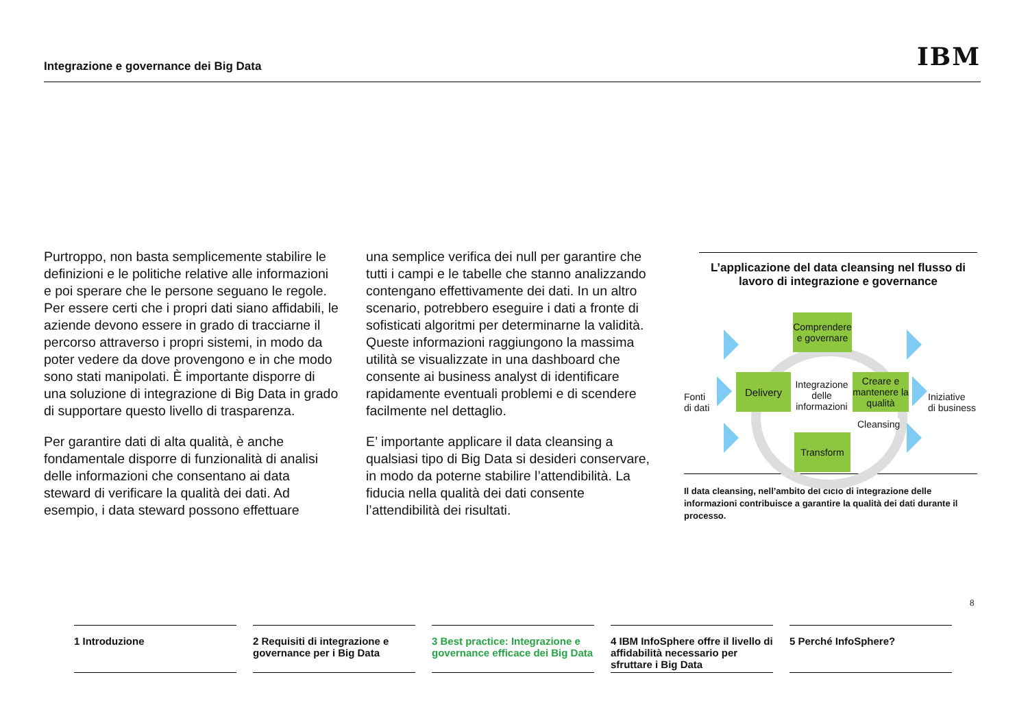Integrazione e governance dei Big Data
IBM
Purtroppo, non basta semplicemente stabilire le definizioni e le politiche relative alle informazioni e poi sperare che le persone seguano le regole. Per essere certi che i propri dati siano affidabili, le aziende devono essere in grado di tracciarne il percorso attraverso i propri sistemi, in modo da poter vedere da dove provengono e in che modo sono stati manipolati. È importante disporre di una soluzione di integrazione di Big Data in grado di supportare questo livello di trasparenza.
Per garantire dati di alta qualità, è anche fondamentale disporre di funzionalità di analisi delle informazioni che consentano ai data steward di verificare la qualità dei dati. Ad esempio, i data steward possono effettuare
una semplice verifica dei null per garantire che tutti i campi e le tabelle che stanno analizzando contengano effettivamente dei dati. In un altro scenario, potrebbero eseguire i dati a fronte di sofisticati algoritmi per determinarne la validità. Queste informazioni raggiungono la massima utilità se visualizzate in una dashboard che consente ai business analyst di identificare rapidamente eventuali problemi e di scendere facilmente nel dettaglio.
E’ importante applicare il data cleansing a qualsiasi tipo di Big Data si desideri conservare, in modo da poterne stabilire l’attendibilità. La fiducia nella qualità dei dati consente l’attendibilità dei risultati.
L’applicazione del data cleansing nel flusso di lavoro di integrazione e governance
Comprendere e governare
Delivery
Creare e mantenere la qualità
Transform
Integrazione delle informazioni
Fonti
di dati
Iniziative
di business
Cleansing
Il data cleansing, nell’ambito del ciclo di integrazione delle informazioni contribuisce a garantire la qualità dei dati durante il processo.
8
1 Introduzione 2 Requisiti di integrazione e governance per i Big Data
3 Best practice: Integrazione e governance efficace dei Big Data
4 IBM InfoSphere offre il livello di affidabilità necessario per sfruttare i Big Data
5 Perché InfoSphere?